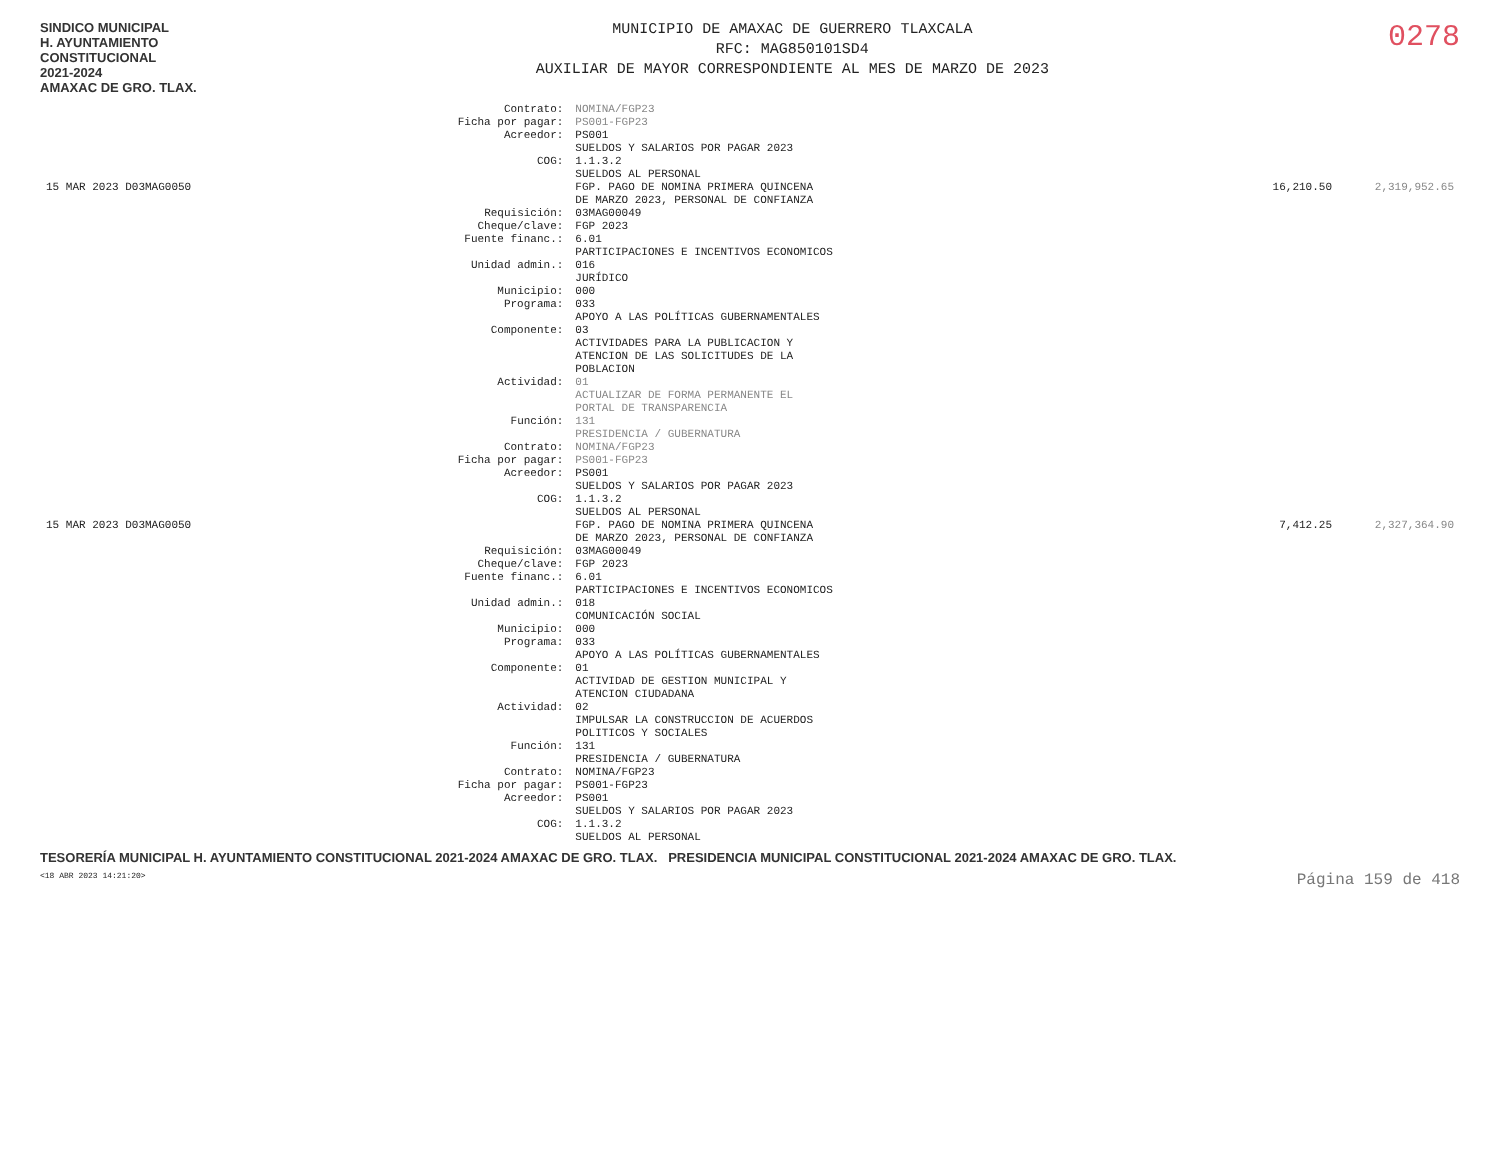SINDICO MUNICIPAL
H. AYUNTAMIENTO
CONSTITUCIONAL
2021-2024
AMAXAC DE GRO. TLAX.
MUNICIPIO DE AMAXAC DE GUERRERO TLAXCALA
RFC: MAG850101SD4
AUXILIAR DE MAYOR CORRESPONDIENTE AL MES DE MARZO DE 2023
0278
| | Contrato: | NOMINA/FGP23 | | |
| | Ficha por pagar: | PS001-FGP23 | | |
| | Acreedor: | PS001 SUELDOS Y SALARIOS POR PAGAR 2023 | | |
| | COG: | 1.1.3.2 SUELDOS AL PERSONAL | | |
| 15 MAR 2023 D03MAG0050 | | FGP. PAGO DE NOMINA PRIMERA QUINCENA DE MARZO 2023, PERSONAL DE CONFIANZA | 16,210.50 | 2,319,952.65 |
| | Requisición: | 03MAG00049 | | |
| | Cheque/clave: | FGP 2023 | | |
| | Fuente financ.: | 6.01 PARTICIPACIONES E INCENTIVOS ECONOMICOS | | |
| | Unidad admin.: | 016 JURÍDICO | | |
| | Municipio: | 000 | | |
| | Programa: | 033 APOYO A LAS POLÍTICAS GUBERNAMENTALES | | |
| | Componente: | 03 ACTIVIDADES PARA LA PUBLICACION Y ATENCION DE LAS SOLICITUDES DE LA POBLACION | | |
| | Actividad: | 01 ACTUALIZAR DE FORMA PERMANENTE EL PORTAL DE TRANSPARENCIA | | |
| | Función: | 131 PRESIDENCIA / GUBERNATURA | | |
| | Contrato: | NOMINA/FGP23 | | |
| | Ficha por pagar: | PS001-FGP23 | | |
| | Acreedor: | PS001 SUELDOS Y SALARIOS POR PAGAR 2023 | | |
| | COG: | 1.1.3.2 SUELDOS AL PERSONAL | | |
| 15 MAR 2023 D03MAG0050 | | FGP. PAGO DE NOMINA PRIMERA QUINCENA DE MARZO 2023, PERSONAL DE CONFIANZA | 7,412.25 | 2,327,364.90 |
| | Requisición: | 03MAG00049 | | |
| | Cheque/clave: | FGP 2023 | | |
| | Fuente financ.: | 6.01 PARTICIPACIONES E INCENTIVOS ECONOMICOS | | |
| | Unidad admin.: | 018 COMUNICACIÓN SOCIAL | | |
| | Municipio: | 000 | | |
| | Programa: | 033 APOYO A LAS POLÍTICAS GUBERNAMENTALES | | |
| | Componente: | 01 ACTIVIDAD DE GESTION MUNICIPAL Y ATENCION CIUDADANA | | |
| | Actividad: | 02 IMPULSAR LA CONSTRUCCION DE ACUERDOS POLITICOS Y SOCIALES | | |
| | Función: | 131 PRESIDENCIA / GUBERNATURA | | |
| | Contrato: | NOMINA/FGP23 | | |
| | Ficha por pagar: | PS001-FGP23 | | |
| | Acreedor: | PS001 SUELDOS Y SALARIOS POR PAGAR 2023 | | |
| | COG: | 1.1.3.2 SUELDOS AL PERSONAL | | |
TESORERÍA MUNICIPAL H. AYUNTAMIENTO CONSTITUCIONAL 2021-2024 AMAXAC DE GRO. TLAX. PRESIDENCIA MUNICIPAL CONSTITUCIONAL 2021-2024 AMAXAC DE GRO. TLAX.
<18 ABR 2023 14:21:20> Página 159 de 418